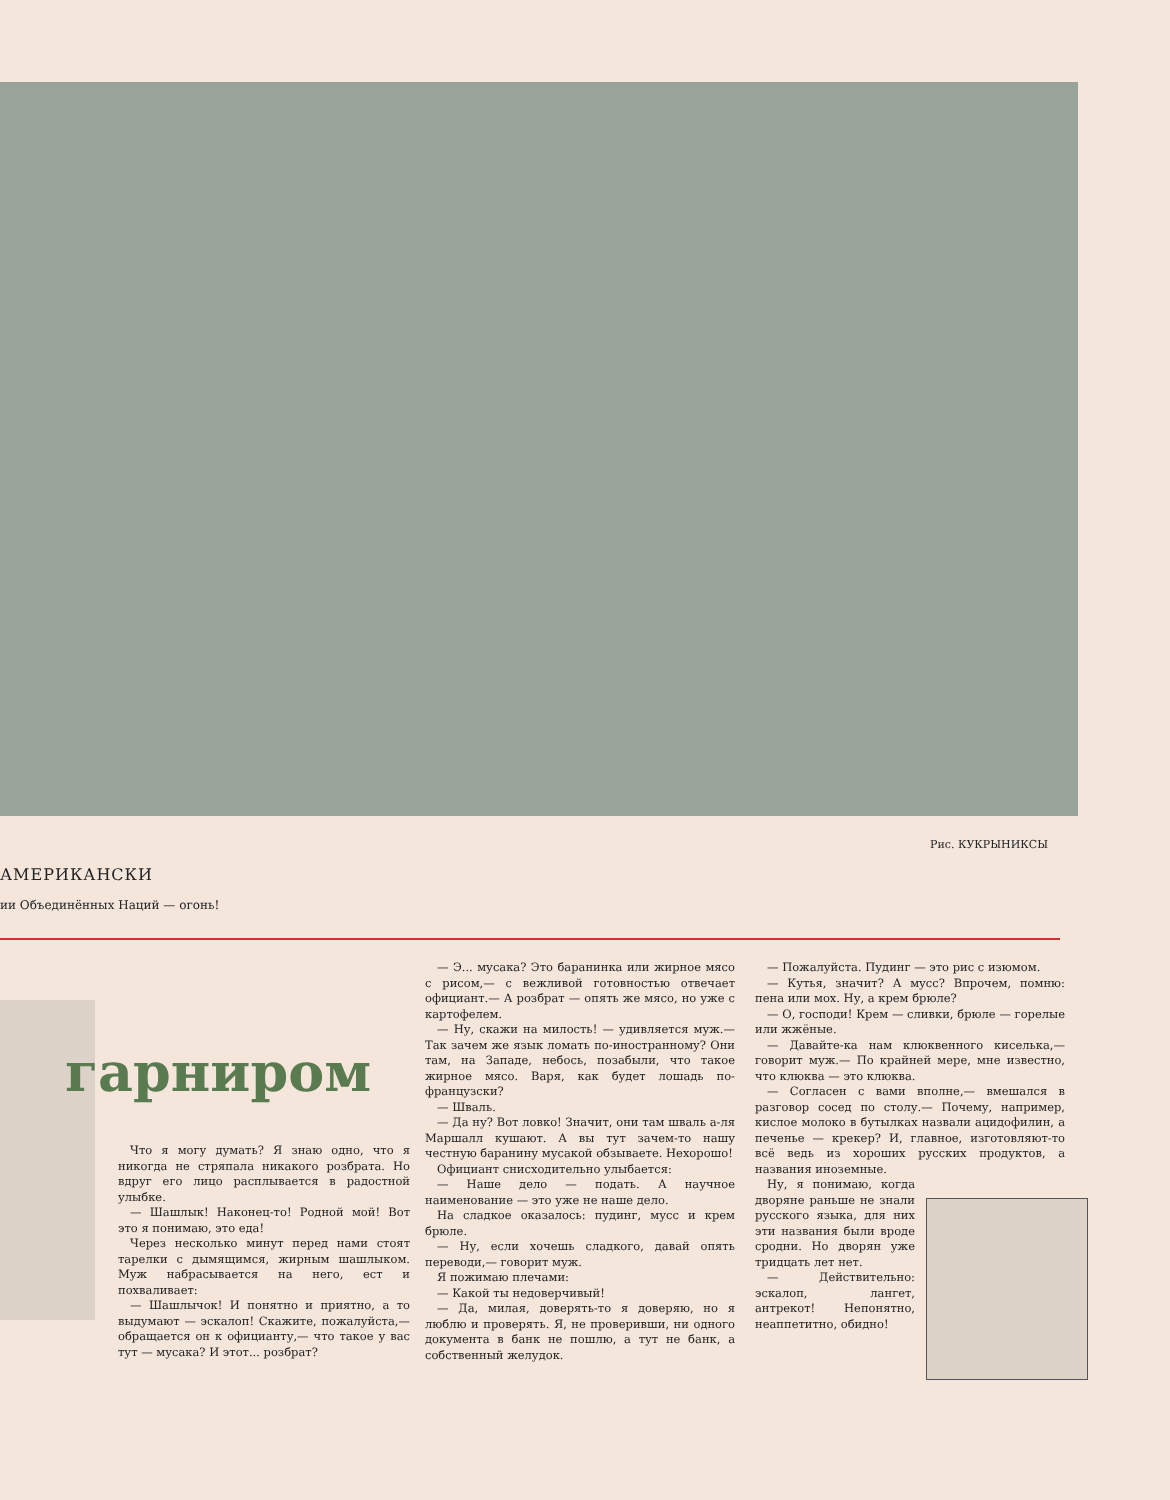Рис. КУКРЫНИКСЫ
АМЕРИКАНСКИ
ии Объединённых Наций — огонь!
гарниром
Что я могу думать? Я знаю одно, что я никогда не стряпала никакого розбрата. Но вдруг его лицо расплывается в радостной улыбке.
— Шашлык! Наконец-то! Родной мой! Вот это я понимаю, это еда!
Через несколько минут перед нами стоят тарелки с дымящимся, жирным шашлыком. Муж набрасывается на него, ест и похваливает:
— Шашлычок! И понятно и приятно, а то выдумают — эскалоп! Скажите, пожалуйста,— обращается он к официанту,— что такое у вас тут — мусака? И этот... розбрат?
— Э... мусака? Это баранинка или жирное мясо с рисом,— с вежливой готовностью отвечает официант.— А розбрат — опять же мясо, но уже с картофелем.
— Ну, скажи на милость! — удивляется муж.— Так зачем же язык ломать по-иностранному? Они там, на Западе, небось, позабыли, что такое жирное мясо. Варя, как будет лошадь по-французски?
— Шваль.
— Да ну? Вот ловко! Значит, они там шваль а-ля Маршалл кушают. А вы тут зачем-то нашу честную баранину мусакой обзываете. Нехорошо!
Официант снисходительно улыбается:
— Наше дело — подать. А научное наименование — это уже не наше дело.
На сладкое оказалось: пудинг, мусс и крем брюле.
— Ну, если хочешь сладкого, давай опять переводи,— говорит муж.
Я пожимаю плечами:
— Какой ты недоверчивый!
— Да, милая, доверять-то я доверяю, но я люблю и проверять. Я, не проверивши, ни одного документа в банк не пошлю, а тут не банк, а собственный желудок.
— Пожалуйста. Пудинг — это рис с изюмом.
— Кутья, значит? А мусс? Впрочем, помню: пена или мох. Ну, а крем брюле?
— О, господи! Крем — сливки, брюле — горелые или жжёные.
— Давайте-ка нам клюквенного киселька,— говорит муж.— По крайней мере, мне известно, что клюква — это клюква.
— Согласен с вами вполне,— вмешался в разговор сосед по столу.— Почему, например, кислое молоко в бутылках назвали ацидофилин, а печенье — крекер? И, главное, изготовляют-то всё ведь из хороших русских продуктов, а названия иноземные.
Ну, я понимаю, когда дворяне раньше не знали русского языка, для них эти названия были вроде сродни. Но дворян уже тридцать лет нет.
— Действительно: эскалоп, лангет, антрекот! Непонятно, неаппетитно, обидно!